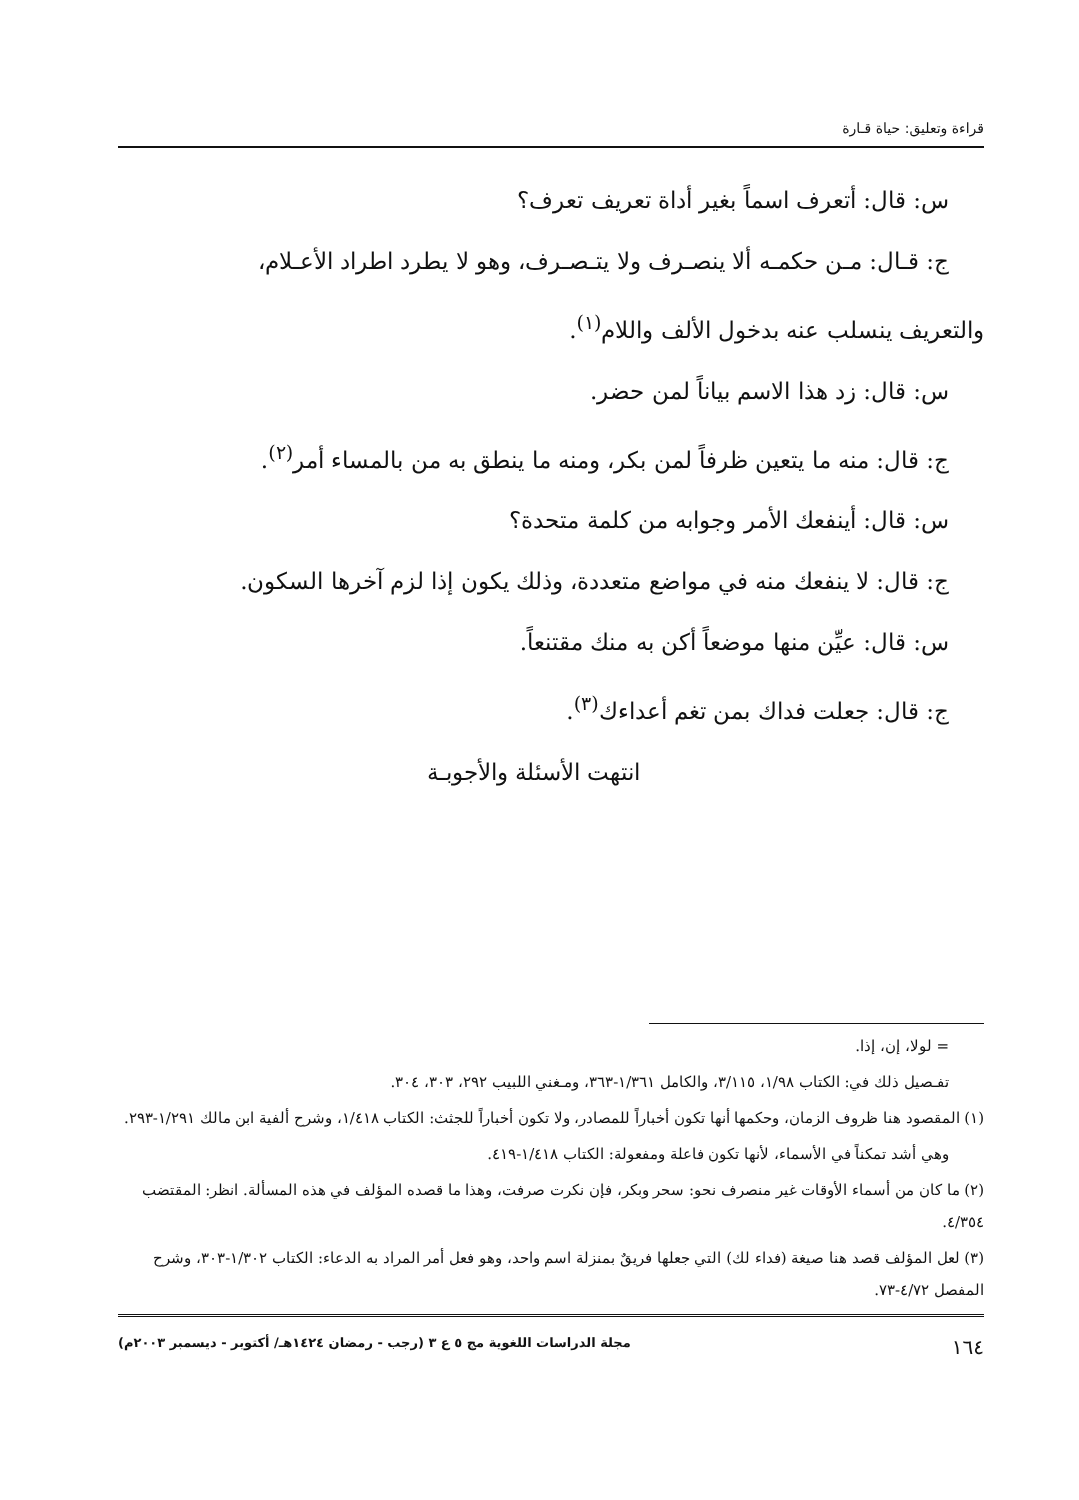قراءة وتعليق: حياة قـارة
س: قال: أتعرف اسماً بغير أداة تعريف تعرف؟
ج: قـال: مـن حكمـه ألا ينصـرف ولا يتـصـرف، وهو لا يطرد اطراد الأعـلام،
والتعريف ينسلب عنه بدخول الألف واللام<sup>(١)</sup>.
س: قال: زد هذا الاسم بياناً لمن حضر.
ج: قال: منه ما يتعين ظرفاً لمن بكر، ومنه ما ينطق به من بالمساء أمر<sup>(٢)</sup>.
س: قال: أينفعك الأمر وجوابه من كلمة متحدة؟
ج: قال: لا ينفعك منه في مواضع متعددة، وذلك يكون إذا لزم آخرها السكون.
س: قال: عيِّن منها موضعاً أكن به منك مقتنعاً.
ج: قال: جعلت فداك بمن تغم أعداءك<sup>(٣)</sup>.
انتهت الأسئلة والأجوبـة
= لولا، إن، إذا.
تفـصيل ذلك في: الكتاب ١/٩٨، ٣/١١٥، والكامل ١/٣٦١-٣٦٣، ومـغني اللبيب ٢٩٢، ٣٠٣، ٣٠٤.
(١) المقصود هنا ظروف الزمان، وحكمها أنها تكون أخباراً للمصادر، ولا تكون أخباراً للجثث: الكتاب ١/٤١٨، وشرح ألفية ابن مالك ١/٢٩١-٢٩٣.
وهي أشد تمكناً في الأسماء، لأنها تكون فاعلة ومفعولة: الكتاب ١/٤١٨-٤١٩.
(٢) ما كان من أسماء الأوقات غير منصرف نحو: سحر وبكر، فإن نكرت صرفت، وهذا ما قصده المؤلف في هذه المسألة. انظر: المقتضب ٤/٣٥٤.
(٣) لعل المؤلف قصد هنا صيغة (فداء لك) التي جعلها فريقٌ بمنزلة اسم واحد، وهو فعل أمر المراد به الدعاء: الكتاب ١/٣٠٢-٣٠٣، وشرح المفصل ٤/٧٢-٧٣.
١٦٤ مجلة الدراسات اللغوية مج ٥ ع ٣ (رجب - رمضان ١٤٢٤هـ/ أكتوبر - ديسمبر ٢٠٠٣م)